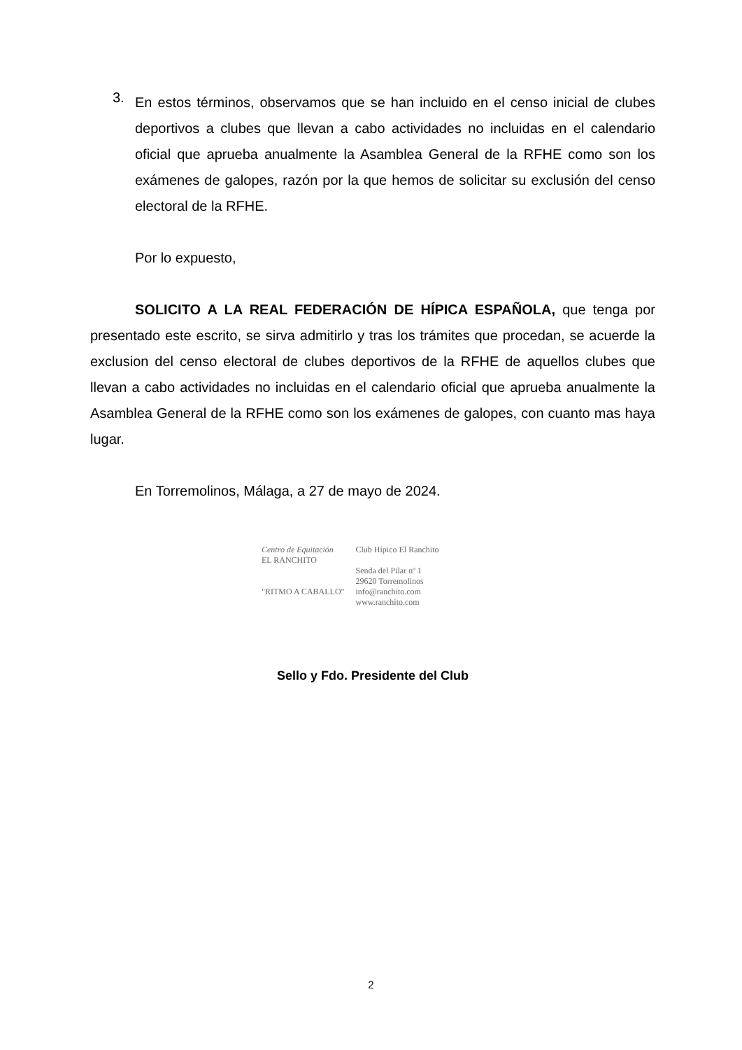3.
En estos términos, observamos que se han incluido en el censo inicial de clubes deportivos a clubes que llevan a cabo actividades no incluidas en el calendario oficial que aprueba anualmente la Asamblea General de la RFHE como son los exámenes de galopes, razón por la que hemos de solicitar su exclusión del censo electoral de la RFHE.
Por lo expuesto,
SOLICITO A LA REAL FEDERACIÓN DE HÍPICA ESPAÑOLA, que tenga por presentado este escrito, se sirva admitirlo y tras los trámites que procedan, se acuerde la exclusion del censo electoral de clubes deportivos de la RFHE de aquellos clubes que llevan a cabo actividades no incluidas en el calendario oficial que aprueba anualmente la Asamblea General de la RFHE como son los exámenes de galopes, con cuanto mas haya lugar.
En Torremolinos, Málaga, a 27 de mayo de 2024.
Centro de Equitación
EL RANCHITO
"RITMO A CABALLO"
Club Hípico El Ranchito
Senda del Pilar nº 1
29620 Torremolinos
info@ranchito.com
www.ranchito.com
Sello y Fdo. Presidente del Club
2